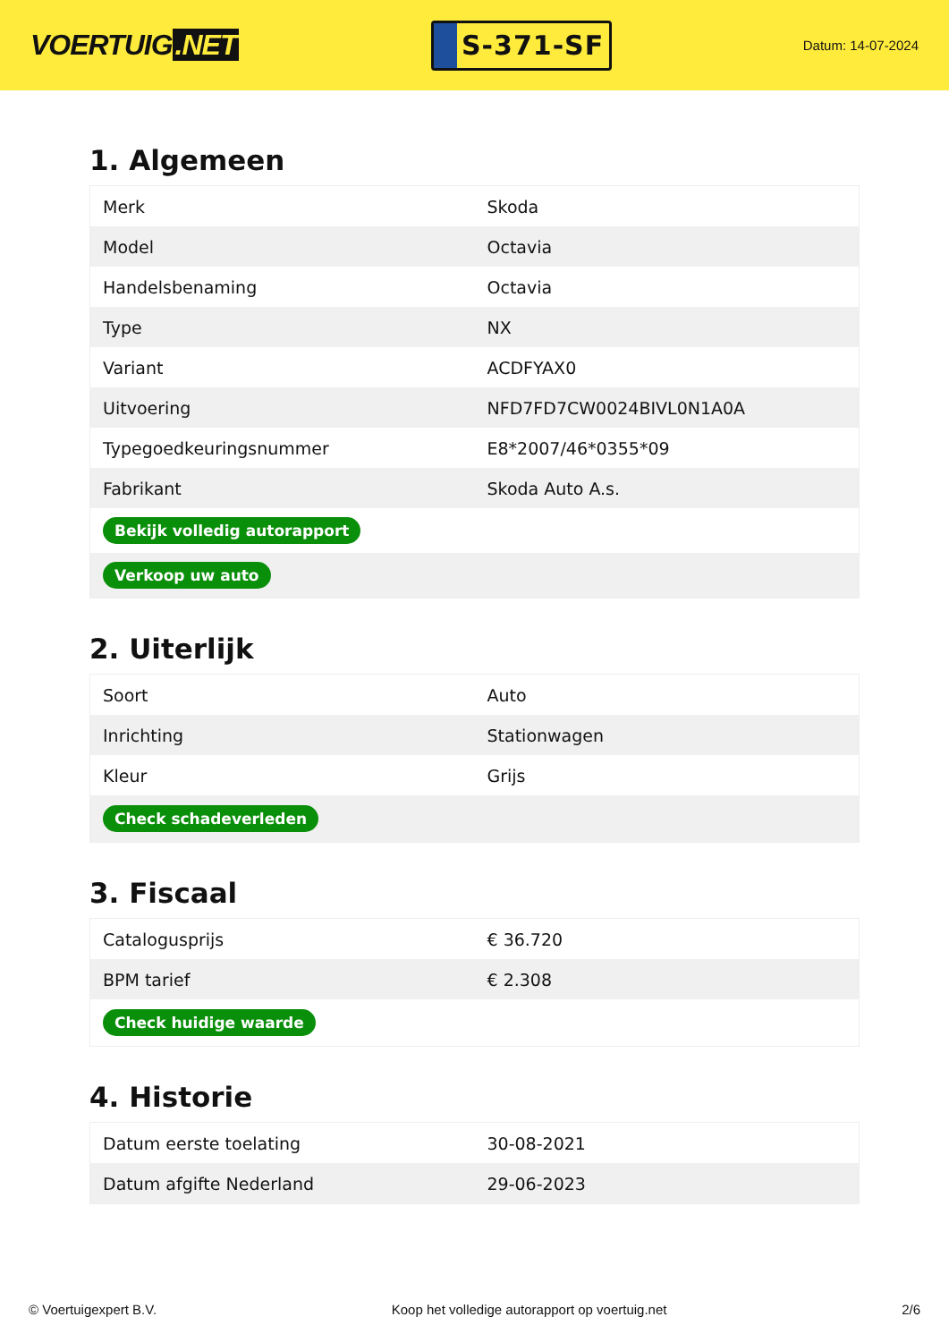VOERTUIG.NET
S-371-SF
Datum: 14-07-2024
1. Algemeen
| Merk | Skoda |
| Model | Octavia |
| Handelsbenaming | Octavia |
| Type | NX |
| Variant | ACDFYAX0 |
| Uitvoering | NFD7FD7CW0024BIVL0N1A0A |
| Typegoedkeuringsnummer | E8*2007/46*0355*09 |
| Fabrikant | Skoda Auto A.s. |
| Bekijk volledig autorapport | |
| Verkoop uw auto | |
2. Uiterlijk
| Soort | Auto |
| Inrichting | Stationwagen |
| Kleur | Grijs |
| Check schadeverleden | |
3. Fiscaal
| Catalogusprijs | € 36.720 |
| BPM tarief | € 2.308 |
| Check huidige waarde | |
4. Historie
| Datum eerste toelating | 30-08-2021 |
| Datum afgifte Nederland | 29-06-2023 |
© Voertuigexpert B.V. Koop het volledige autorapport op voertuig.net 2/6